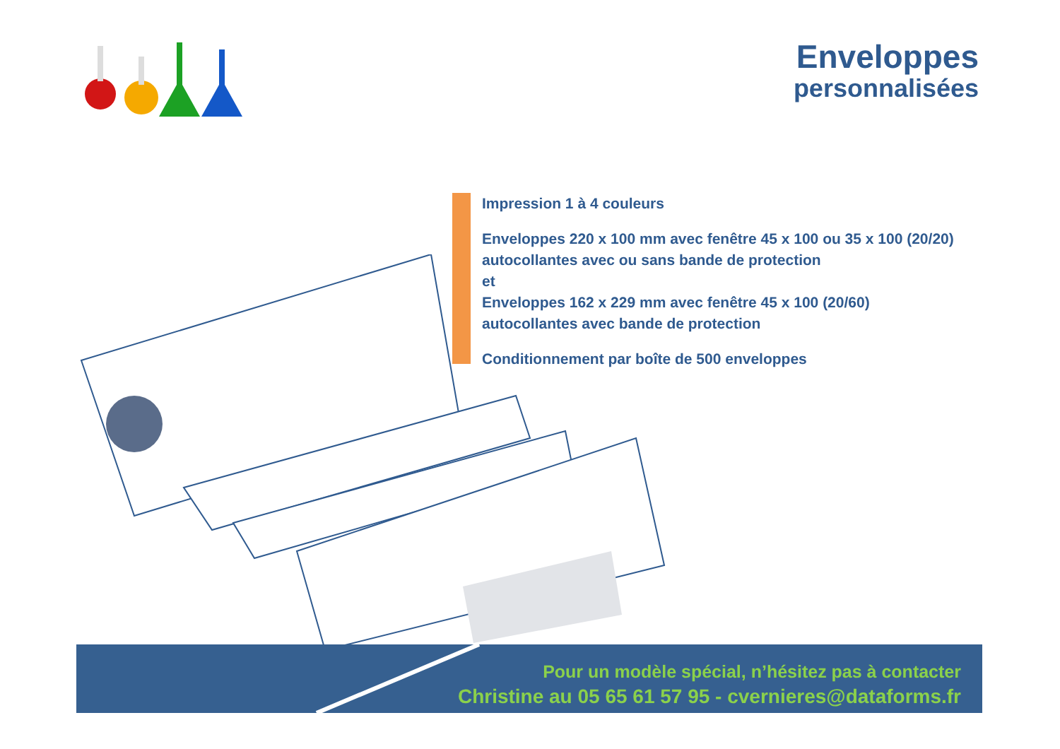Enveloppes
personnalisées
Impression 1 à 4 couleurs
Enveloppes 220 x 100 mm avec fenêtre 45 x 100 ou 35 x 100 (20/20)
autocollantes avec ou sans bande de protection
et
Enveloppes 162 x 229 mm avec fenêtre 45 x 100 (20/60)
autocollantes avec bande de protection
Conditionnement par boîte de 500 enveloppes
Pour un modèle spécial, n’hésitez pas à contacter
Christine au 05 65 61 57 95 - cvernieres@dataforms.fr